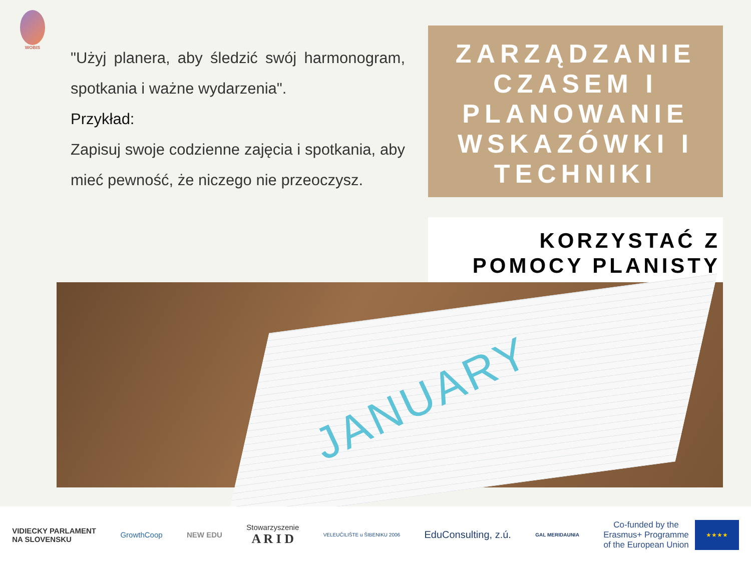WOBIS
"Użyj planera, aby śledzić swój harmonogram, spotkania i ważne wydarzenia".
Przykład:
Zapisuj swoje codzienne zajęcia i spotkania, aby mieć pewność, że niczego nie przeoczysz.
ZARZĄDZANIE CZASEM I PLANOWANIE WSKAZÓWKI I TECHNIKI
KORZYSTAĆ Z
POMOCY PLANISTY
JANUARY
VIDIECKY PARLAMENT
NA SLOVENSKU
GrowthCoop NEW EDU
Stowarzyszenie
A R I D
VELEUČILIŠTE u ŠIBENIKU 2006
EduConsulting, z.ú.
GAL MERIDAUNIA
Co-funded by the
Erasmus+ Programme
of the European Union ★★★★